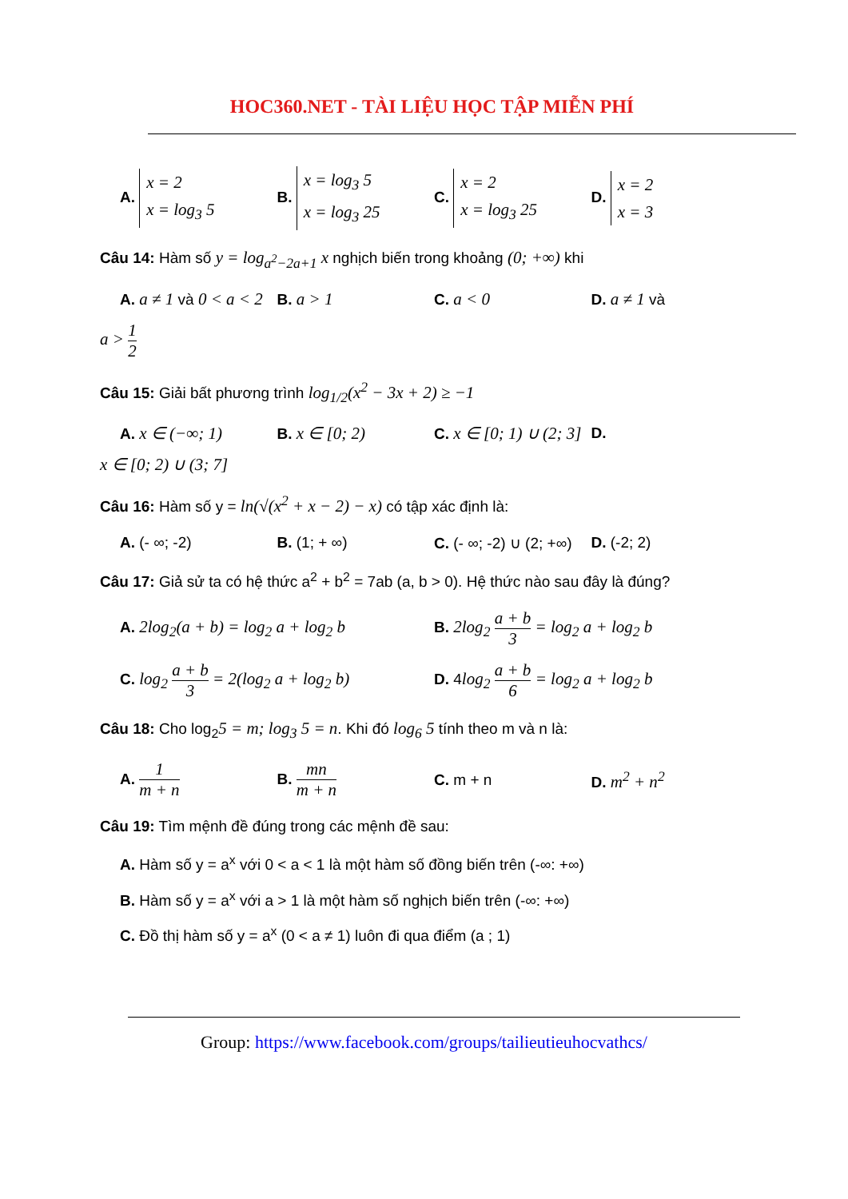HOC360.NET - TÀI LIỆU HỌC TẬP MIỄN PHÍ
A. x = 2
x = log<sub>3</sub> 5
B. x = log<sub>3</sub> 5
x = log<sub>3</sub> 25
C. x = 2
x = log<sub>3</sub> 25
D. x = 2
x = 3
Câu 14: Hàm số y = log<sub>a<sup>2</sup>−2a+1</sub> x nghịch biến trong khoảng (0; +∞) khi
A. a ≠ 1 và 0 < a < 2
B. a > 1 C. a < 0 D. a ≠ 1 và
a > 1 2
Câu 15: Giải bất phương trình log<sub>1/2</sub>(x<sup>2</sup> − 3x + 2) ≥ −1
A. x ∈ (−∞; 1) B. x ∈ [0; 2)
C. x ∈ [0; 1) ∪ (2; 3]
D.
x ∈ [0; 2) ∪ (3; 7]
Câu 16: Hàm số y = ln(√(x<sup>2</sup> + x − 2) − x) có tập xác định là:
A. (- ∞; -2) B. (1; + ∞)
C. (- ∞; -2) ∪ (2; +∞)
D. (-2; 2)
Câu 17: Giả sử ta có hệ thức a<sup>2</sup> + b<sup>2</sup> = 7ab (a, b > 0). Hệ thức nào sau đây là đúng?
A. 2log<sub>2</sub>(a + b) = log<sub>2</sub> a + log<sub>2</sub> b B. 2log<sub>2</sub> a + b 3 = log<sub>2</sub> a + log<sub>2</sub> b
C. log<sub>2</sub> a + b 3 = 2(log<sub>2</sub> a + log<sub>2</sub> b) D. 4log<sub>2</sub> a + b 6 = log<sub>2</sub> a + log<sub>2</sub> b
Câu 18: Cho log<sub>2</sub>5 = m; log<sub>3</sub> 5 = n. Khi đó log<sub>6</sub> 5 tính theo m và n là:
A. 1 m + n B. mn m + n C. m + n D. m<sup>2</sup> + n<sup>2</sup>
Câu 19: Tìm mệnh đề đúng trong các mệnh đề sau:
A. Hàm số y = a<sup>x</sup> với 0 < a < 1 là một hàm số đồng biến trên (-∞: +∞)
B. Hàm số y = a<sup>x</sup> với a > 1 là một hàm số nghịch biến trên (-∞: +∞)
C. Đồ thị hàm số y = a<sup>x</sup> (0 < a ≠ 1) luôn đi qua điểm (a ; 1)
Group: https://www.facebook.com/groups/tailieutieuhocvathcs/